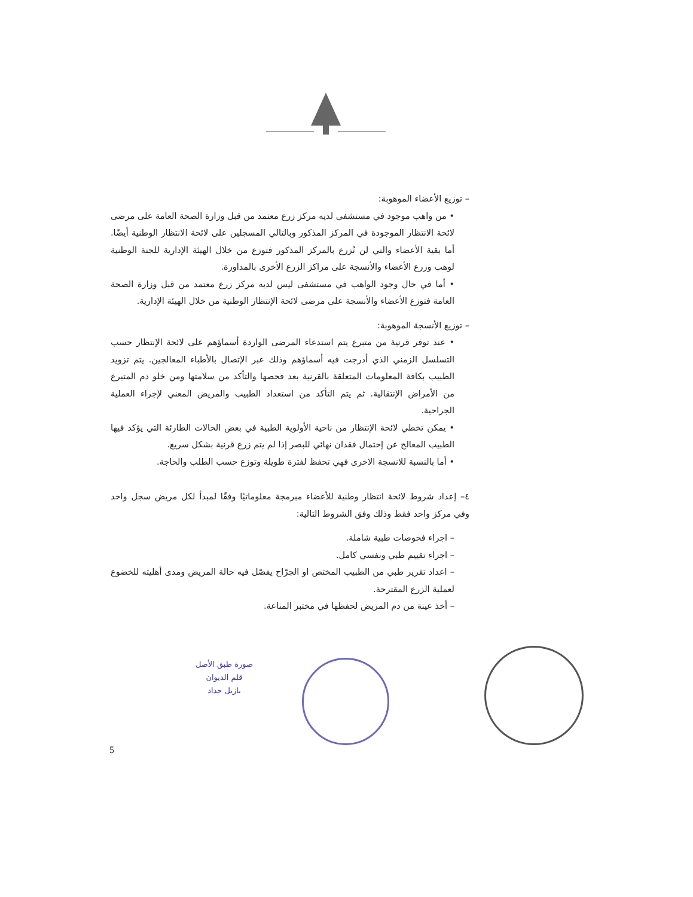– توزيع الأعضاء الموهوبة:
• من واهب موجود في مستشفى لديه مركز زرع معتمد من قبل وزارة الصحة العامة على مرضى لائحة الانتظار الموجودة في المركز المذكور وبالتالي المسجلين على لائحة الانتظار الوطنية أيضًا. أما بقية الأعضاء والتي لن تُزرع بالمركز المذكور فتوزع من خلال الهيئة الإدارية للجنة الوطنية لوهب وزرع الأعضاء والأنسجة على مراكز الزرع الأخرى بالمداورة.
• أما في حال وجود الواهب في مستشفى ليس لديه مركز زرع معتمد من قبل وزارة الصحة العامة فتوزع الأعضاء والأنسجة على مرضى لائحة الإنتظار الوطنية من خلال الهيئة الإدارية.
– توزيع الأنسجة الموهوبة:
• عند توفر قرنية من متبرع يتم استدعاء المرضى الواردة أسماؤهم على لائحة الإنتظار حسب التسلسل الزمني الذي أدرجت فيه أسماؤهم وذلك عبر الإتصال بالأطباء المعالجين. يتم تزويد الطبيب بكافة المعلومات المتعلقة بالقرنية بعد فحصها والتأكد من سلامتها ومن خلو دم المتبرع من الأمراض الإنتقالية. ثم يتم التأكد من استعداد الطبيب والمريض المعني لإجراء العملية الجراحية.
• يمكن تخطي لائحة الإنتظار من ناحية الأولوية الطبية في بعض الحالات الطارئة التي يؤكد فيها الطبيب المعالج عن إحتمال فقدان نهائي للبصر إذا لم يتم زرع قرنية بشكل سريع.
• أما بالنسبة للانسجة الاخرى فهي تحفظ لفترة طويلة وتوزع حسب الطلب والحاجة.
٤– إعداد شروط لائحة انتظار وطنية للأعضاء مبرمجة معلوماتيًا وفقًا لمبدأ لكل مريض سجل واحد وفي مركز واحد فقط وذلك وفق الشروط التالية:
– اجراء فحوصات طبية شاملة.
– اجراء تقييم طبي ونفسي كامل.
– اعداد تقرير طبي من الطبيب المختص او الجرّاح يفصّل فيه حالة المريض ومدى أهليته للخضوع لعملية الزرع المقترحة.
– أخذ عينة من دم المريض لحفظها في مختبر المناعة.
صورة طبق الأصل
قلم الديوان
بازيل حداد
5